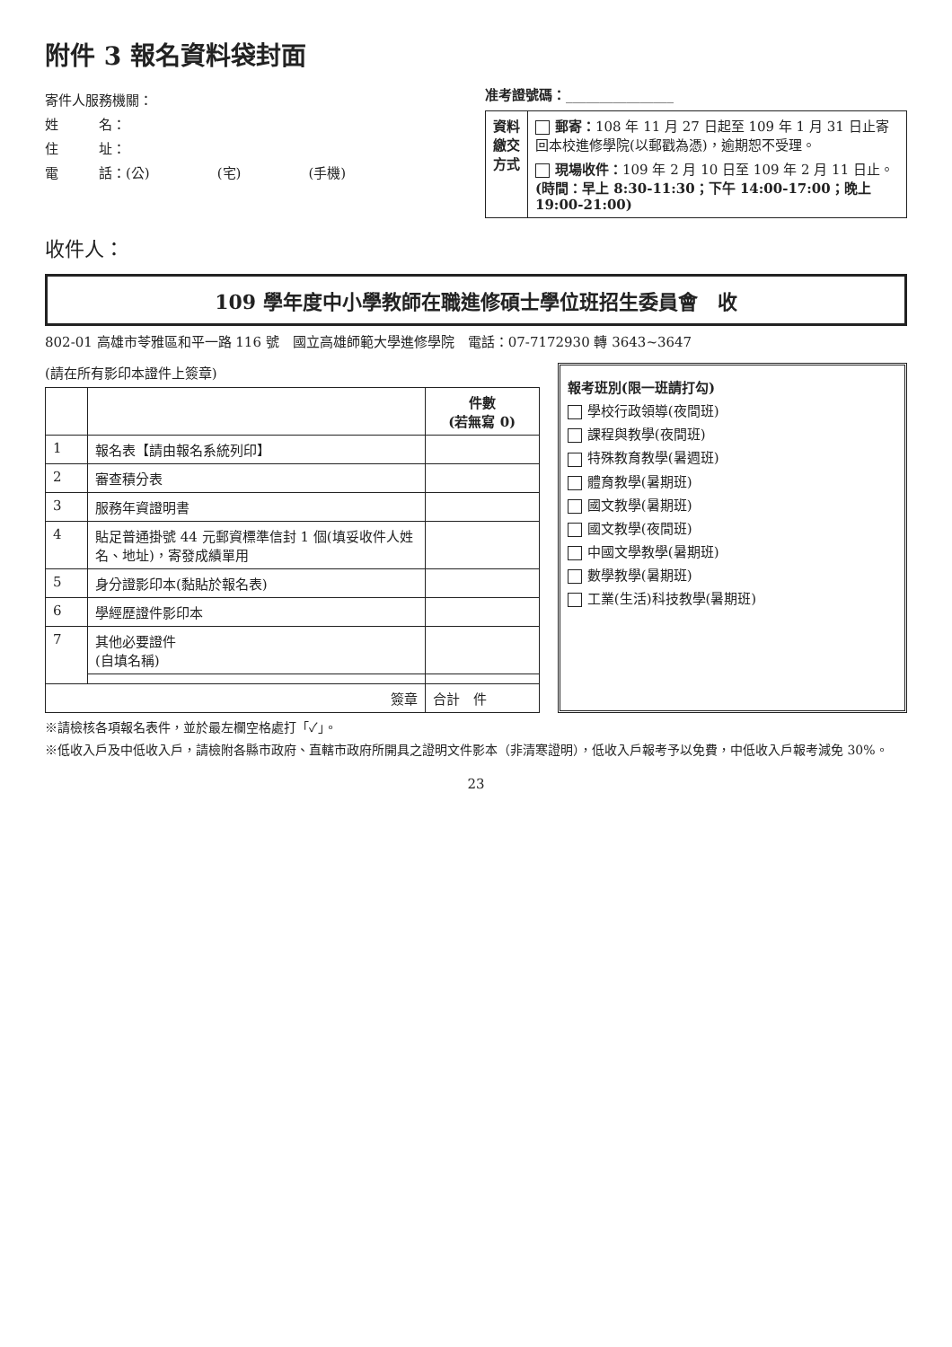附件 3 報名資料袋封面
寄件人服務機關：
姓　　　名：
住　　　址：
電　　　話：(公)　　　　　(宅)　　　　　(手機)
准考證號碼：________________
| 資料繳交方式 | 郵寄： 108 年 11 月 27 日起至 109 年 1 月 31 日止寄回本校進修學院(以郵戳為憑)，逾期恕不受理。 現場收件： 109 年 2 月 10 日至 109 年 2 月 11 日止。 (時間：早上 8:30-11:30；下午 14:00-17:00；晚上 19:00-21:00) |
收件人：
109 學年度中小學教師在職進修碩士學位班招生委員會　收
802-01 高雄市苓雅區和平一路 116 號　國立高雄師範大學進修學院　電話：07-7172930 轉 3643~3647
(請在所有影印本證件上簽章)
| | | 件數 (若無寫 0) |
| --- | --- | --- |
| 1 | 報名表【請由報名系統列印】 | |
| 2 | 審查積分表 | |
| 3 | 服務年資證明書 | |
| 4 | 貼足普通掛號 44 元郵資標準信封 1 個(填妥收件人姓名、地址)，寄發成績單用 | |
| 5 | 身分證影印本(黏貼於報名表) | |
| 6 | 學經歷證件影印本 | |
| 7 | 其他必要證件 (自填名稱) | |
| 簽章 | | 合計 件 |
報考班別(限一班請打勾)
學校行政領導(夜間班)
課程與教學(夜間班)
特殊教育教學(暑週班)
體育教學(暑期班)
國文教學(暑期班)
國文教學(夜間班)
中國文學教學(暑期班)
數學教學(暑期班)
工業(生活)科技教學(暑期班)
※請檢核各項報名表件，並於最左欄空格處打「✓」。
※低收入戶及中低收入戶，請檢附各縣市政府、直轄市政府所開具之證明文件影本（非清寒證明），低收入戶報考予以免費，中低收入戶報考減免 30%。
23